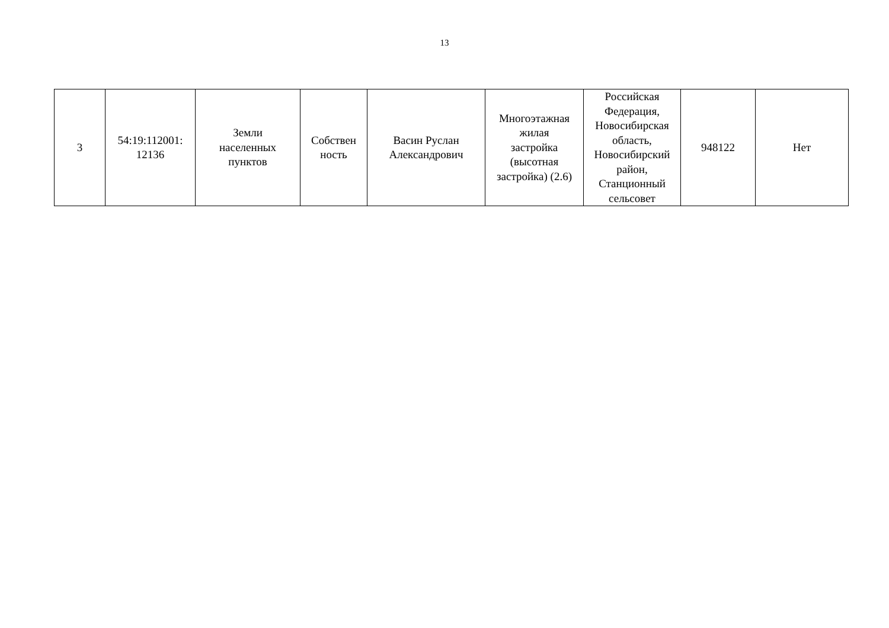13
| 3 | 54:19:112001: 12136 | Земли населенных пунктов | Собствен ность | Васин Руслан Александрович | Многоэтажная жилая застройка (высотная застройка) (2.6) | Российская Федерация, Новосибирская область, Новосибирский район, Станционный сельсовет | 948122 | Нет |